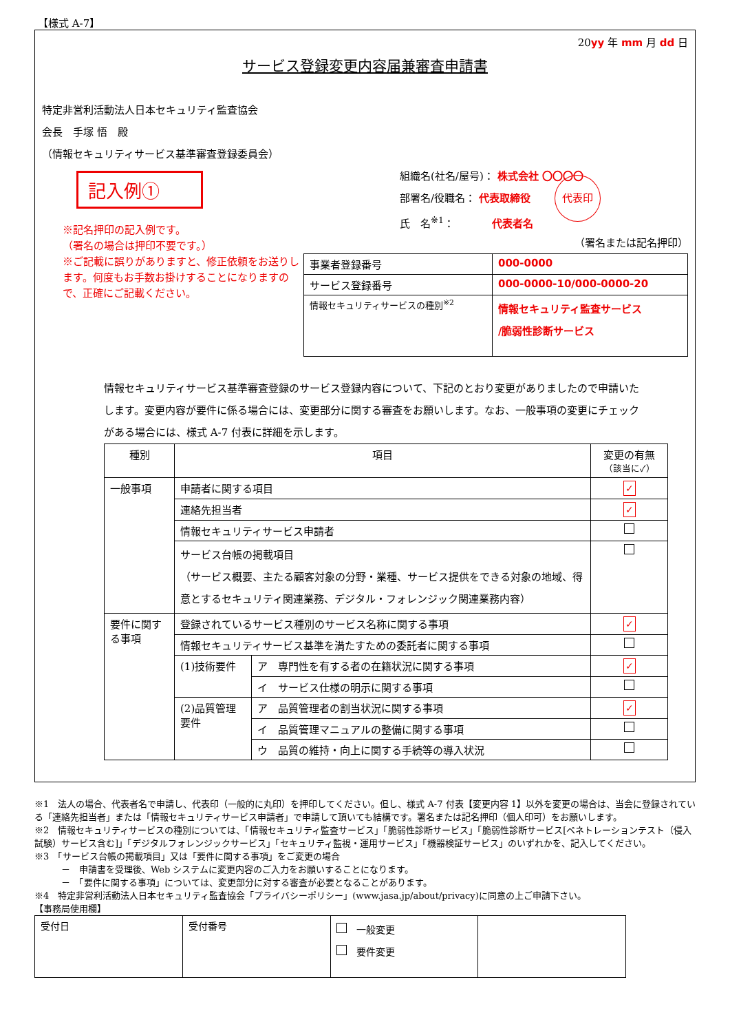【様式 A-7】
20yy 年 mm 月 dd 日
サービス登録変更内容届兼審査申請書
特定非営利活動法人日本セキュリティ監査協会
会長　手塚 悟　殿
（情報セキュリティサービス基準審査登録委員会）
記入例①
※記名押印の記入例です。
（署名の場合は押印不要です。）
※ご記載に誤りがありますと、修正依頼をお送りします。何度もお手数お掛けすることになりますので、正確にご記載ください。
組織名(社名/屋号)： 株式会社 〇〇〇〇
部署名/役職名： 代表取締役 代表印
氏　名<sup>※1</sup>： 代表者名
（署名または記名押印）
| 事業者登録番号 | 000-0000 |
| サービス登録番号 | 000-0000-10/000-0000-20 |
| 情報セキュリティサービスの種別<sup>※2</sup> | 情報セキュリティ監査サービス /脆弱性診断サービス |
情報セキュリティサービス基準審査登録のサービス登録内容について、下記のとおり変更がありましたので申請いたします。変更内容が要件に係る場合には、変更部分に関する審査をお願いします。なお、一般事項の変更にチェックがある場合には、様式 A-7 付表に詳細を示します。
| 種別 | 項目 | | 変更の有無 （該当に✓） |
| --- | --- | --- | --- |
| 一般事項 | 申請者に関する項目 | | ✓ |
| | 連絡先担当者 | | ✓ |
| | 情報セキュリティサービス申請者 | | |
| | サービス台帳の掲載項目 （サービス概要、主たる顧客対象の分野・業種、サービス提供をできる対象の地域、得意とするセキュリティ関連業務、デジタル・フォレンジック関連業務内容） | | |
| 要件に関する事項 | 登録されているサービス種別のサービス名称に関する事項 | | ✓ |
| | 情報セキュリティサービス基準を満たすための委託者に関する事項 | | |
| | (1)技術要件 | ア 専門性を有する者の在籍状況に関する事項 | ✓ |
| | | イ サービス仕様の明示に関する事項 | |
| | (2)品質管理要件 | ア 品質管理者の割当状況に関する事項 | ✓ |
| | | イ 品質管理マニュアルの整備に関する事項 | |
| | | ウ 品質の維持・向上に関する手続等の導入状況 | |
※1　法人の場合、代表者名で申請し、代表印（一般的に丸印）を押印してください。但し、様式 A-7 付表【変更内容 1】以外を変更の場合は、当会に登録されている「連絡先担当者」または「情報セキュリティサービス申請者」で申請して頂いても結構です。署名または記名押印（個人印可）をお願いします。
※2　情報セキュリティサービスの種別については、「情報セキュリティ監査サービス」「脆弱性診断サービス」「脆弱性診断サービス[ペネトレーションテスト（侵入試験）サービス含む]」「デジタルフォレンジックサービス」「セキュリティ監視・運用サービス」「機器検証サービス」のいずれかを、記入してください。
※3　「サービス台帳の掲載項目」又は「要件に関する事項」をご変更の場合
　　　－　申請書を受理後、Web システムに変更内容のご入力をお願いすることになります。
　　　－　「要件に関する事項」については、変更部分に対する審査が必要となることがあります。
※4　特定非営利活動法人日本セキュリティ監査協会「プライバシーポリシー」(www.jasa.jp/about/privacy)に同意の上ご申請下さい。
【事務局使用欄】
| 受付日 | 受付番号 | 一般変更 要件変更 | |